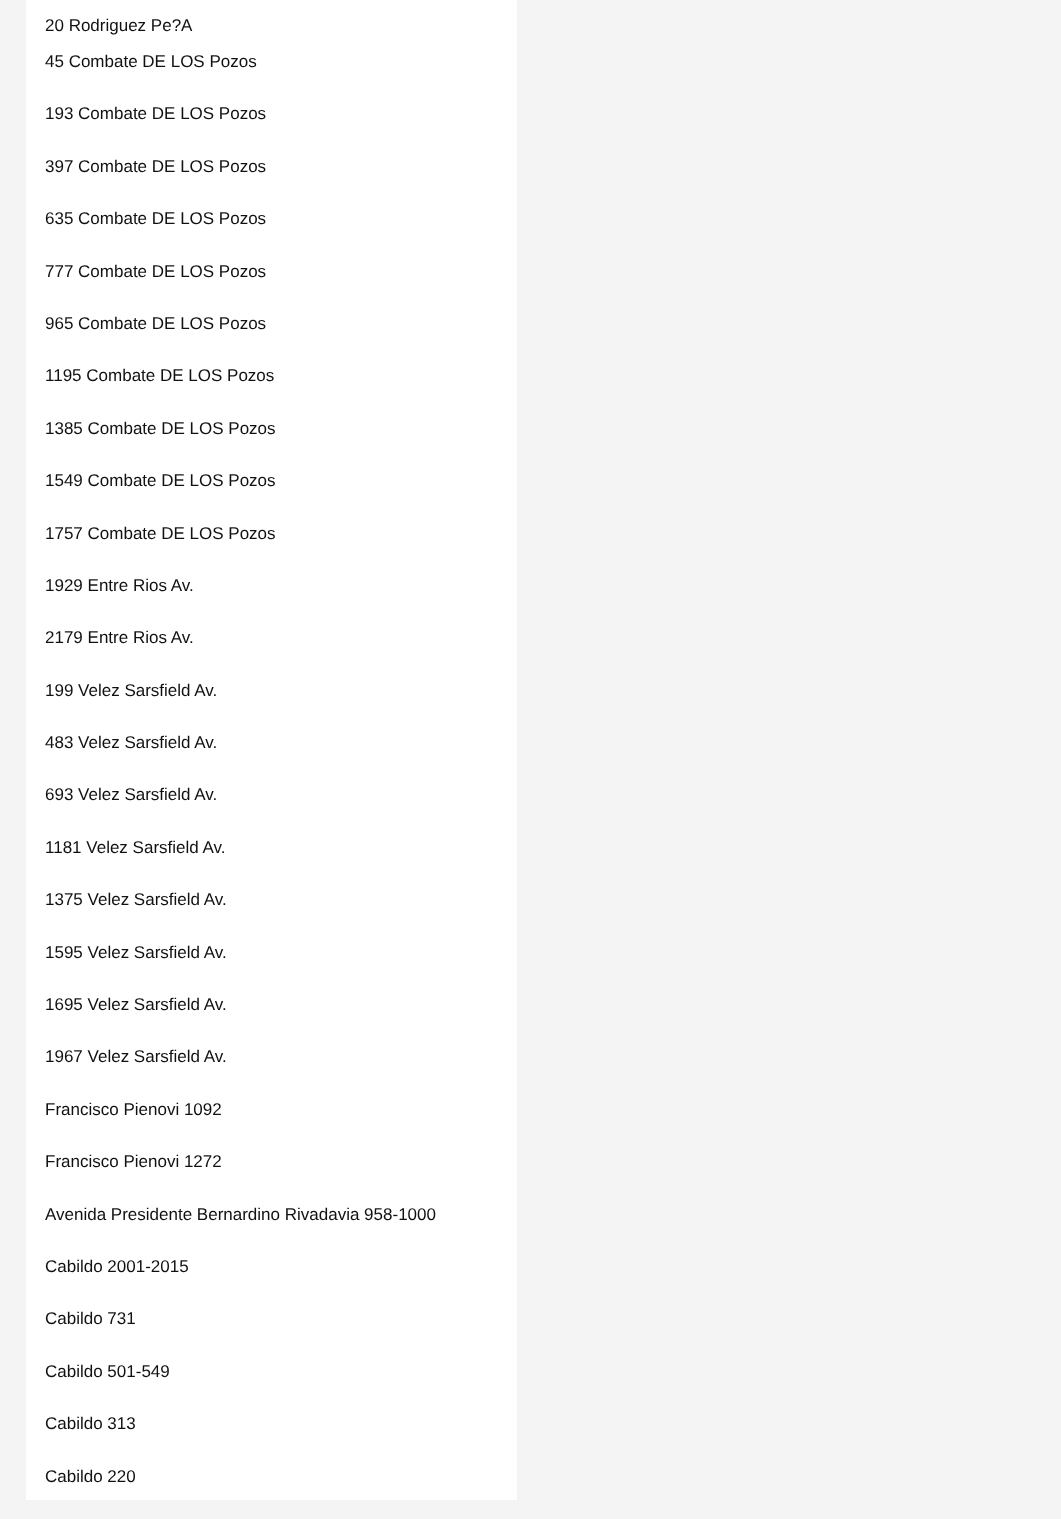20 Rodriguez Pe?A
45 Combate DE LOS Pozos
193 Combate DE LOS Pozos
397 Combate DE LOS Pozos
635 Combate DE LOS Pozos
777 Combate DE LOS Pozos
965 Combate DE LOS Pozos
1195 Combate DE LOS Pozos
1385 Combate DE LOS Pozos
1549 Combate DE LOS Pozos
1757 Combate DE LOS Pozos
1929 Entre Rios Av.
2179 Entre Rios Av.
199 Velez Sarsfield Av.
483 Velez Sarsfield Av.
693 Velez Sarsfield Av.
1181 Velez Sarsfield Av.
1375 Velez Sarsfield Av.
1595 Velez Sarsfield Av.
1695 Velez Sarsfield Av.
1967 Velez Sarsfield Av.
Francisco Pienovi 1092
Francisco Pienovi 1272
Avenida Presidente Bernardino Rivadavia 958-1000
Cabildo 2001-2015
Cabildo 731
Cabildo 501-549
Cabildo 313
Cabildo 220